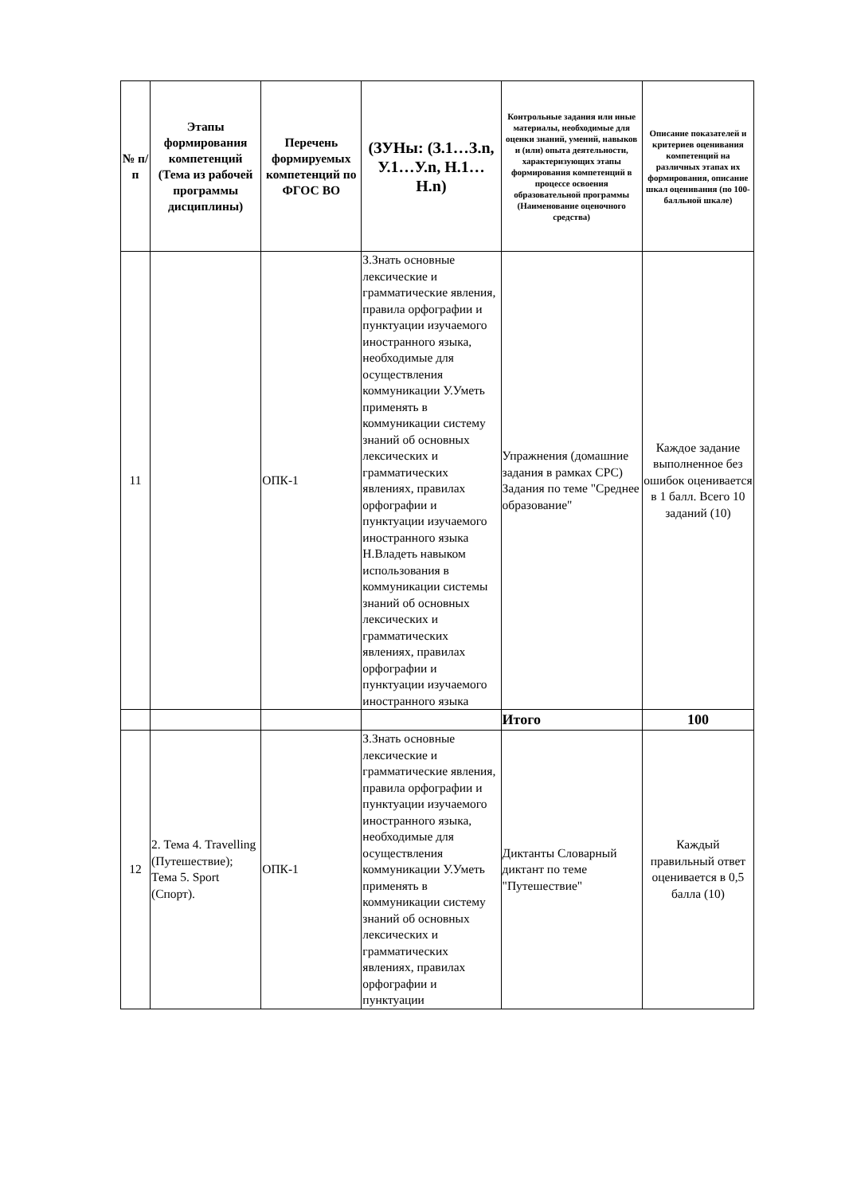| № п/п | Этапы формирования компетенций (Тема из рабочей программы дисциплины) | Перечень формируемых компетенций по ФГОС ВО | (ЗУНы: (З.1…З.n, У.1…У.n, Н.1…Н.n) | Контрольные задания или иные материалы, необходимые для оценки знаний, умений, навыков и (или) опыта деятельности, характеризующих этапы формирования компетенций в процессе освоения образовательной программы (Наименование оценочного средства) | Описание показателей и критериев оценивания компетенций на различных этапах их формирования, описание шкал оценивания (по 100-балльной шкале) |
| --- | --- | --- | --- | --- | --- |
| 11 | | ОПК-1 | З.Знать основные лексические и грамматические явления, правила орфографии и пунктуации изучаемого иностранного языка, необходимые для осуществления коммуникации У.Уметь применять в коммуникации систему знаний об основных лексических и грамматических явлениях, правилах орфографии и пунктуации изучаемого иностранного языка Н.Владеть навыком использования в коммуникации системы знаний об основных лексических и грамматических явлениях, правилах орфографии и пунктуации изучаемого иностранного языка | Упражнения (домашние задания в рамках СРС) Задания по теме "Среднее образование" | Каждое задание выполненное без ошибок оценивается в 1 балл. Всего 10 заданий (10) |
| | | | | Итого | 100 |
| 12 | 2. Тема 4. Travelling (Путешествие); Тема 5. Sport (Спорт). | ОПК-1 | З.Знать основные лексические и грамматические явления, правила орфографии и пунктуации изучаемого иностранного языка, необходимые для осуществления коммуникации У.Уметь применять в коммуникации систему знаний об основных лексических и грамматических явлениях, правилах орфографии и пунктуации | Диктанты Словарный диктант по теме "Путешествие" | Каждый правильный ответ оценивается в 0,5 балла (10) |